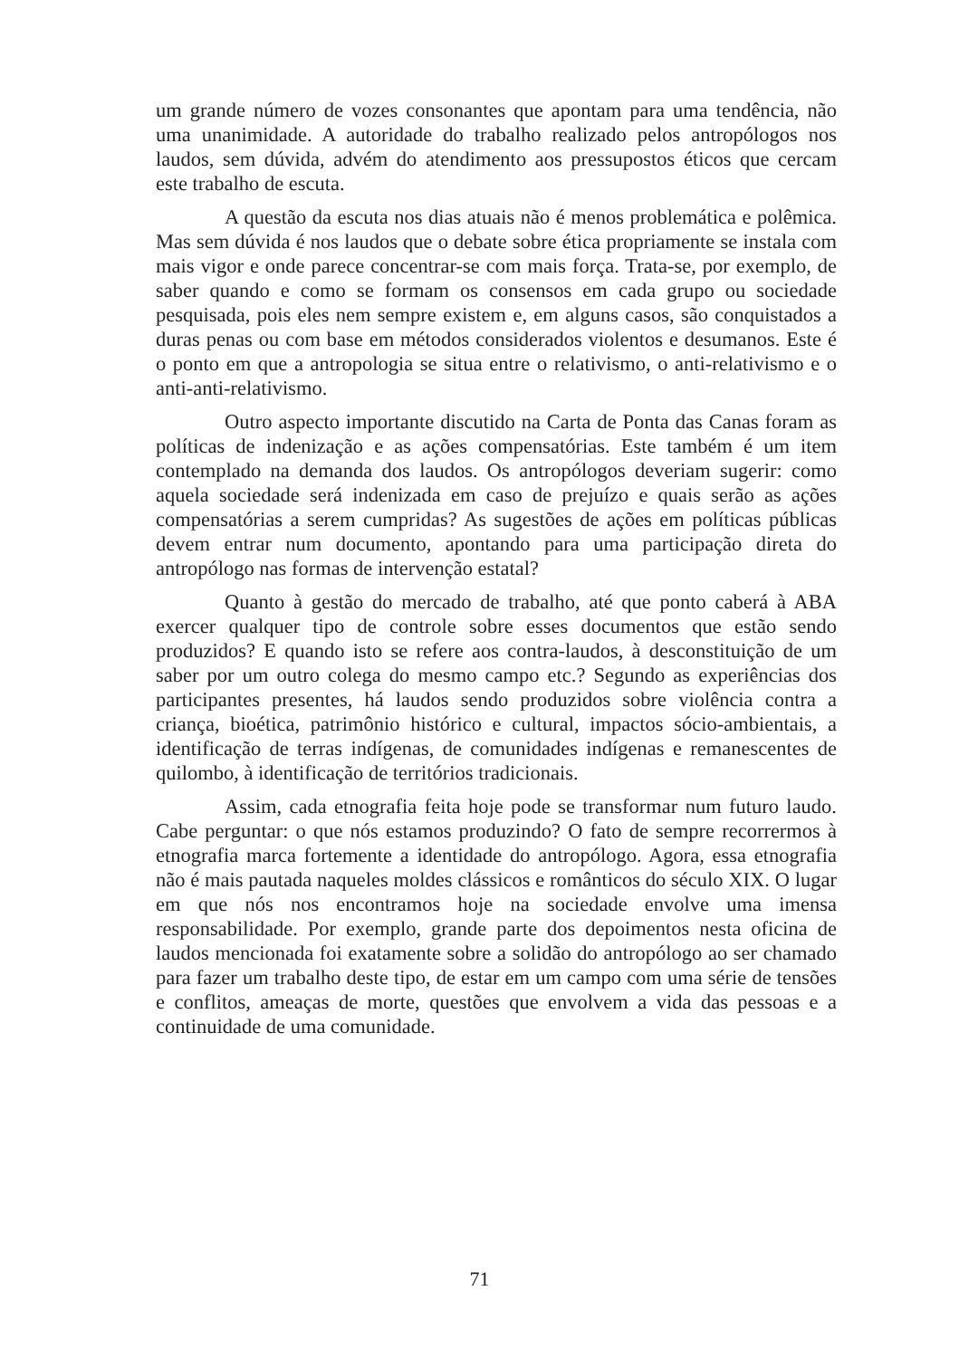um grande número de vozes consonantes que apontam para uma tendência, não uma unanimidade. A autoridade do trabalho realizado pelos antropólogos nos laudos, sem dúvida, advém do atendimento aos pressupostos éticos que cercam este trabalho de escuta.
A questão da escuta nos dias atuais não é menos problemática e polêmica. Mas sem dúvida é nos laudos que o debate sobre ética propriamente se instala com mais vigor e onde parece concentrar-se com mais força. Trata-se, por exemplo, de saber quando e como se formam os consensos em cada grupo ou sociedade pesquisada, pois eles nem sempre existem e, em alguns casos, são conquistados a duras penas ou com base em métodos considerados violentos e desumanos. Este é o ponto em que a antropologia se situa entre o relativismo, o anti-relativismo e o anti-anti-relativismo.
Outro aspecto importante discutido na Carta de Ponta das Canas foram as políticas de indenização e as ações compensatórias. Este também é um item contemplado na demanda dos laudos. Os antropólogos deveriam sugerir: como aquela sociedade será indenizada em caso de prejuízo e quais serão as ações compensatórias a serem cumpridas? As sugestões de ações em políticas públicas devem entrar num documento, apontando para uma participação direta do antropólogo nas formas de intervenção estatal?
Quanto à gestão do mercado de trabalho, até que ponto caberá à ABA exercer qualquer tipo de controle sobre esses documentos que estão sendo produzidos? E quando isto se refere aos contra-laudos, à desconstituição de um saber por um outro colega do mesmo campo etc.? Segundo as experiências dos participantes presentes, há laudos sendo produzidos sobre violência contra a criança, bioética, patrimônio histórico e cultural, impactos sócio-ambientais, a identificação de terras indígenas, de comunidades indígenas e remanescentes de quilombo, à identificação de territórios tradicionais.
Assim, cada etnografia feita hoje pode se transformar num futuro laudo. Cabe perguntar: o que nós estamos produzindo? O fato de sempre recorrermos à etnografia marca fortemente a identidade do antropólogo. Agora, essa etnografia não é mais pautada naqueles moldes clássicos e românticos do século XIX. O lugar em que nós nos encontramos hoje na sociedade envolve uma imensa responsabilidade. Por exemplo, grande parte dos depoimentos nesta oficina de laudos mencionada foi exatamente sobre a solidão do antropólogo ao ser chamado para fazer um trabalho deste tipo, de estar em um campo com uma série de tensões e conflitos, ameaças de morte, questões que envolvem a vida das pessoas e a continuidade de uma comunidade.
71